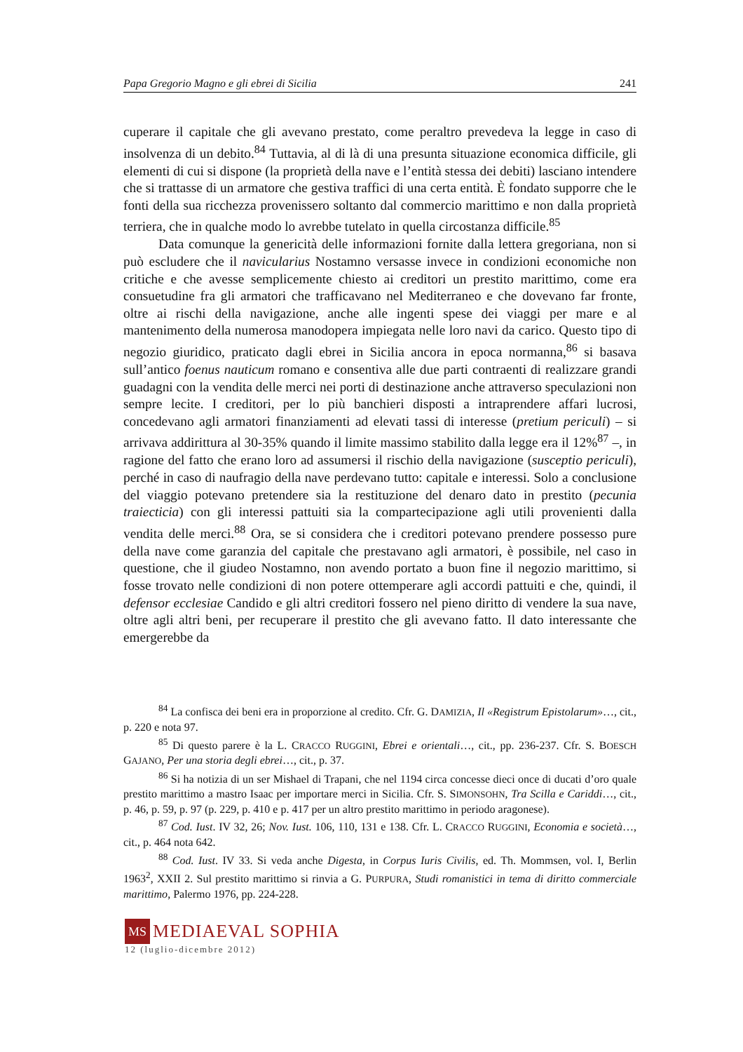Papa Gregorio Magno e gli ebrei di Sicilia 241
cuperare il capitale che gli avevano prestato, come peraltro prevedeva la legge in caso di insolvenza di un debito.<sup>84</sup> Tuttavia, al di là di una presunta situazione economica difficile, gli elementi di cui si dispone (la proprietà della nave e l’entità stessa dei debiti) lasciano intendere che si trattasse di un armatore che gestiva traffici di una certa entità. È fondato supporre che le fonti della sua ricchezza provenissero soltanto dal commercio marittimo e non dalla proprietà terriera, che in qualche modo lo avrebbe tutelato in quella circostanza difficile.<sup>85</sup>
Data comunque la genericità delle informazioni fornite dalla lettera gregoriana, non si può escludere che il navicularius Nostamno versasse invece in condizioni economiche non critiche e che avesse semplicemente chiesto ai creditori un prestito marittimo, come era consuetudine fra gli armatori che trafficavano nel Mediterraneo e che dovevano far fronte, oltre ai rischi della navigazione, anche alle ingenti spese dei viaggi per mare e al mantenimento della numerosa manodopera impiegata nelle loro navi da carico. Questo tipo di negozio giuridico, praticato dagli ebrei in Sicilia ancora in epoca normanna,<sup>86</sup> si basava sull’antico foenus nauticum romano e consentiva alle due parti contraenti di realizzare grandi guadagni con la vendita delle merci nei porti di destinazione anche attraverso speculazioni non sempre lecite. I creditori, per lo più banchieri disposti a intraprendere affari lucrosi, concedevano agli armatori finanziamenti ad elevati tassi di interesse (pretium periculi) – si arrivava addirittura al 30-35% quando il limite massimo stabilito dalla legge era il 12%<sup>87</sup> –, in ragione del fatto che erano loro ad assumersi il rischio della navigazione (susceptio periculi), perché in caso di naufragio della nave perdevano tutto: capitale e interessi. Solo a conclusione del viaggio potevano pretendere sia la restituzione del denaro dato in prestito (pecunia traiecticia) con gli interessi pattuiti sia la compartecipazione agli utili provenienti dalla vendita delle merci.<sup>88</sup> Ora, se si considera che i creditori potevano prendere possesso pure della nave come garanzia del capitale che prestavano agli armatori, è possibile, nel caso in questione, che il giudeo Nostamno, non avendo portato a buon fine il negozio marittimo, si fosse trovato nelle condizioni di non potere ottemperare agli accordi pattuiti e che, quindi, il defensor ecclesiae Candido e gli altri creditori fossero nel pieno diritto di vendere la sua nave, oltre agli altri beni, per recuperare il prestito che gli avevano fatto. Il dato interessante che emergerebbe da
<sup>84</sup> La confisca dei beni era in proporzione al credito. Cfr. G. DAMIZIA, Il «Registrum Epistolarum»…, cit., p. 220 e nota 97.
<sup>85</sup> Di questo parere è la L. CRACCO RUGGINI, Ebrei e orientali…, cit., pp. 236-237. Cfr. S. BOESCH GAJANO, Per una storia degli ebrei…, cit., p. 37.
<sup>86</sup> Si ha notizia di un ser Mishael di Trapani, che nel 1194 circa concesse dieci once di ducati d’oro quale prestito marittimo a mastro Isaac per importare merci in Sicilia. Cfr. S. SIMONSOHN, Tra Scilla e Cariddi…, cit., p. 46, p. 59, p. 97 (p. 229, p. 410 e p. 417 per un altro prestito marittimo in periodo aragonese).
<sup>87</sup> Cod. Iust. IV 32, 26; Nov. Iust. 106, 110, 131 e 138. Cfr. L. CRACCO RUGGINI, Economia e società…, cit., p. 464 nota 642.
<sup>88</sup> Cod. Iust. IV 33. Si veda anche Digesta, in Corpus Iuris Civilis, ed. Th. Mommsen, vol. I, Berlin 1963<sup>2</sup>, XXII 2. Sul prestito marittimo si rinvia a G. PURPURA, Studi romanistici in tema di diritto commerciale marittimo, Palermo 1976, pp. 224-228.
MS MEDIAEVAL SOPHIA
12 (luglio-dicembre 2012)